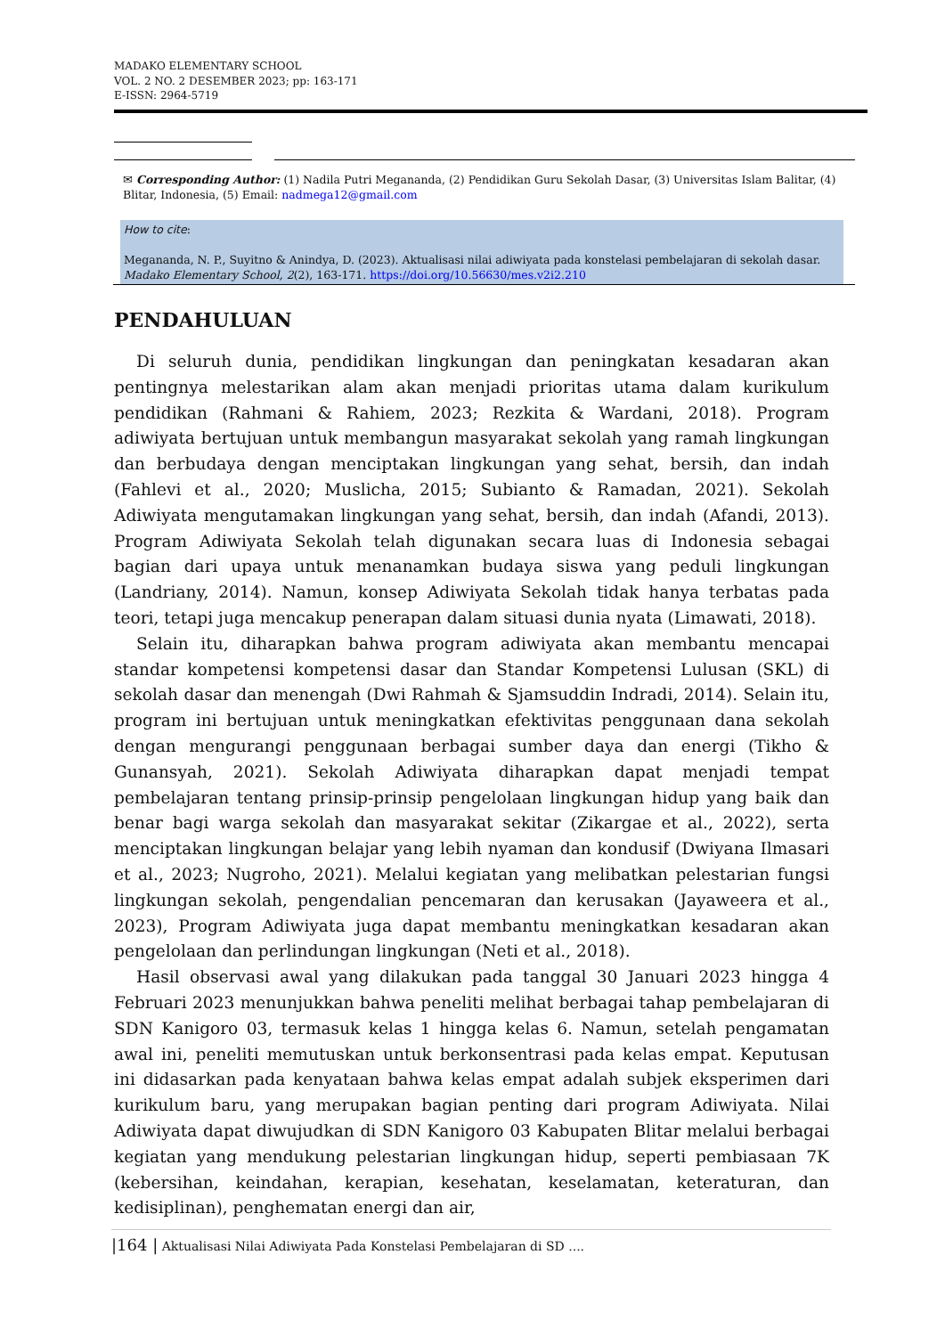MADAKO ELEMENTARY SCHOOL
VOL. 2 NO. 2 DESEMBER 2023; pp: 163-171
E-ISSN: 2964-5719
✉ Corresponding Author: (1) Nadila Putri Megananda, (2) Pendidikan Guru Sekolah Dasar, (3) Universitas Islam Balitar, (4) Blitar, Indonesia, (5) Email: nadmega12@gmail.com
How to cite:
Megananda, N. P., Suyitno & Anindya, D. (2023). Aktualisasi nilai adiwiyata pada konstelasi pembelajaran di sekolah dasar. Madako Elementary School, 2(2), 163-171. https://doi.org/10.56630/mes.v2i2.210
PENDAHULUAN
Di seluruh dunia, pendidikan lingkungan dan peningkatan kesadaran akan pentingnya melestarikan alam akan menjadi prioritas utama dalam kurikulum pendidikan (Rahmani & Rahiem, 2023; Rezkita & Wardani, 2018). Program adiwiyata bertujuan untuk membangun masyarakat sekolah yang ramah lingkungan dan berbudaya dengan menciptakan lingkungan yang sehat, bersih, dan indah (Fahlevi et al., 2020; Muslicha, 2015; Subianto & Ramadan, 2021). Sekolah Adiwiyata mengutamakan lingkungan yang sehat, bersih, dan indah (Afandi, 2013). Program Adiwiyata Sekolah telah digunakan secara luas di Indonesia sebagai bagian dari upaya untuk menanamkan budaya siswa yang peduli lingkungan (Landriany, 2014). Namun, konsep Adiwiyata Sekolah tidak hanya terbatas pada teori, tetapi juga mencakup penerapan dalam situasi dunia nyata (Limawati, 2018).
Selain itu, diharapkan bahwa program adiwiyata akan membantu mencapai standar kompetensi kompetensi dasar dan Standar Kompetensi Lulusan (SKL) di sekolah dasar dan menengah (Dwi Rahmah & Sjamsuddin Indradi, 2014). Selain itu, program ini bertujuan untuk meningkatkan efektivitas penggunaan dana sekolah dengan mengurangi penggunaan berbagai sumber daya dan energi (Tikho & Gunansyah, 2021). Sekolah Adiwiyata diharapkan dapat menjadi tempat pembelajaran tentang prinsip-prinsip pengelolaan lingkungan hidup yang baik dan benar bagi warga sekolah dan masyarakat sekitar (Zikargae et al., 2022), serta menciptakan lingkungan belajar yang lebih nyaman dan kondusif (Dwiyana Ilmasari et al., 2023; Nugroho, 2021). Melalui kegiatan yang melibatkan pelestarian fungsi lingkungan sekolah, pengendalian pencemaran dan kerusakan (Jayaweera et al., 2023), Program Adiwiyata juga dapat membantu meningkatkan kesadaran akan pengelolaan dan perlindungan lingkungan (Neti et al., 2018).
Hasil observasi awal yang dilakukan pada tanggal 30 Januari 2023 hingga 4 Februari 2023 menunjukkan bahwa peneliti melihat berbagai tahap pembelajaran di SDN Kanigoro 03, termasuk kelas 1 hingga kelas 6. Namun, setelah pengamatan awal ini, peneliti memutuskan untuk berkonsentrasi pada kelas empat. Keputusan ini didasarkan pada kenyataan bahwa kelas empat adalah subjek eksperimen dari kurikulum baru, yang merupakan bagian penting dari program Adiwiyata. Nilai Adiwiyata dapat diwujudkan di SDN Kanigoro 03 Kabupaten Blitar melalui berbagai kegiatan yang mendukung pelestarian lingkungan hidup, seperti pembiasaan 7K (kebersihan, keindahan, kerapian, kesehatan, keselamatan, keteraturan, dan kedisiplinan), penghematan energi dan air,
|164 | Aktualisasi Nilai Adiwiyata Pada Konstelasi Pembelajaran di SD ....